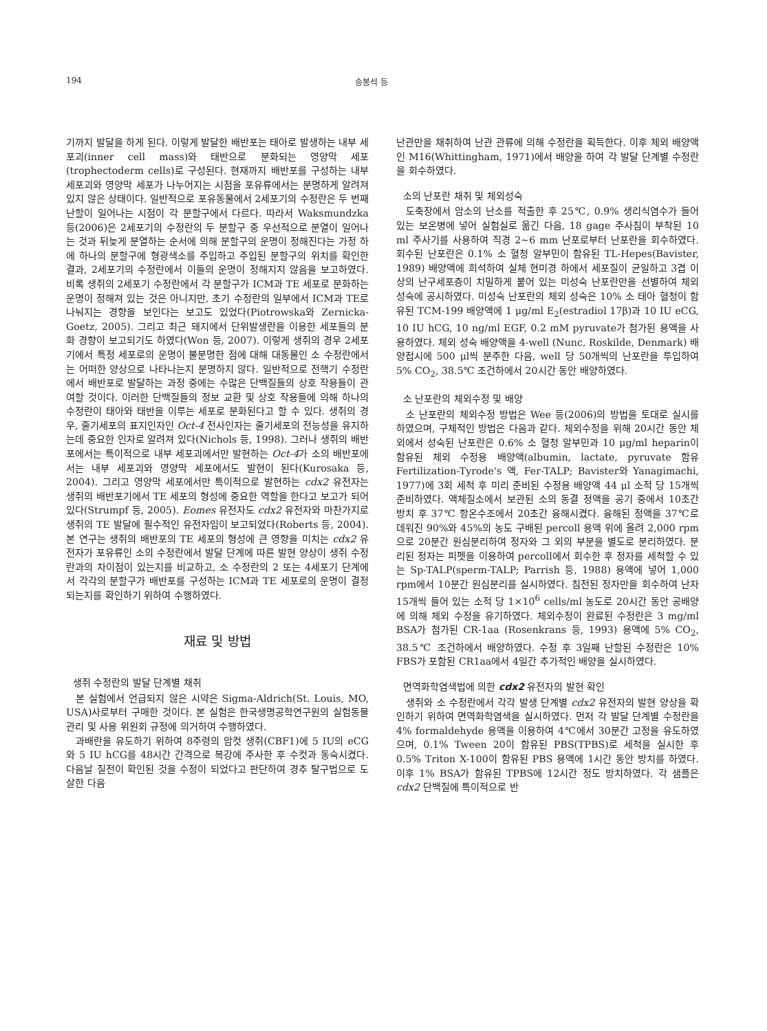194 송봉석 등
기까지 발달을 하게 된다. 이렇게 발달한 배반포는 태아로 발생하는 내부 세포괴(inner cell mass)와 태반으로 분화되는 영양막 세포(trophectoderm cells)로 구성된다. 현재까지 배반포를 구성하는 내부 세포괴와 영양막 세포가 나누어지는 시점을 포유류에서는 분명하게 알려져 있지 않은 상태이다. 일반적으로 포유동물에서 2세포기의 수정란은 두 번째 난할이 일어나는 시점이 각 분할구에서 다르다. 따라서 Waksmundzka 등(2006)은 2세포기의 수정란의 두 분할구 중 우선적으로 분열이 일어나는 것과 뒤늦게 분열하는 순서에 의해 분할구의 운명이 정해진다는 가정 하에 하나의 분할구에 형광색소를 주입하고 주입된 분할구의 위치를 확인한 결과, 2세포기의 수정란에서 이들의 운명이 정해지지 않음을 보고하였다. 비록 생쥐의 2세포기 수정란에서 각 분할구가 ICM과 TE 세포로 분화하는 운명이 정해져 있는 것은 아니지만, 초기 수정란의 일부에서 ICM과 TE로 나눠지는 경향을 보인다는 보고도 있었다(Piotrowska와 Zernicka-Goetz, 2005). 그리고 최근 돼지에서 단위발생란을 이용한 세포들의 분화 경향이 보고되기도 하였다(Won 등, 2007). 이렇게 생쥐의 경우 2세포기에서 특정 세포로의 운명이 불분명한 점에 대해 대동물인 소 수정란에서는 어떠한 양상으로 나타나는지 분명하지 않다. 일반적으로 전핵기 수정란에서 배반포로 발달하는 과정 중에는 수많은 단백질들의 상호 작용들이 관여할 것이다. 이러한 단백질들의 정보 교환 및 상호 작용들에 의해 하나의 수정란이 태아와 태반을 이루는 세포로 분화된다고 할 수 있다. 생쥐의 경우, 줄기세포의 표지인자인 Oct-4 전사인자는 줄기세포의 전능성을 유지하는데 중요한 인자로 알려져 있다(Nichols 등, 1998). 그러나 생쥐의 배반포에서는 특이적으로 내부 세포괴에서만 발현하는 Oct-4가 소의 배반포에서는 내부 세포괴와 영양막 세포에서도 발현이 된다(Kurosaka 등, 2004). 그리고 영양막 세포에서만 특이적으로 발현하는 cdx2 유전자는 생쥐의 배반포기에서 TE 세포의 형성에 중요한 역할을 한다고 보고가 되어 있다(Strumpf 등, 2005). Eomes 유전자도 cdx2 유전자와 마찬가지로 생쥐의 TE 발달에 필수적인 유전자임이 보고되었다(Roberts 등, 2004). 본 연구는 생쥐의 배반포의 TE 세포의 형성에 큰 영향을 미치는 cdx2 유전자가 포유류인 소의 수정란에서 발달 단계에 따른 발현 양상이 생쥐 수정란과의 차이점이 있는지를 비교하고, 소 수정란의 2 또는 4세포기 단계에서 각각의 분할구가 배반포를 구성하는 ICM과 TE 세포로의 운명이 결정되는지를 확인하기 위하여 수행하였다.
재료 및 방법
생쥐 수정란의 발달 단계별 채취
본 실험에서 언급되지 않은 시약은 Sigma-Aldrich(St. Louis, MO, USA)사로부터 구매한 것이다. 본 실험은 한국생명공학연구원의 실험동물 관리 및 사용 위원회 규정에 의거하여 수행하였다.
과배란을 유도하기 위하여 8주령의 암컷 생쥐(CBF1)에 5 IU의 eCG와 5 IU hCG를 48시간 간격으로 복강에 주사한 후 수컷과 동숙시켰다. 다음날 질전이 확인된 것을 수정이 되었다고 판단하여 경추 탈구법으로 도살한 다음
난관만을 채취하여 난관 관류에 의해 수정란을 획득한다. 이후 체외 배양액인 M16(Whittingham, 1971)에서 배양을 하여 각 발달 단계별 수정란을 회수하였다.
소의 난포란 채취 및 체외성숙
도축장에서 암소의 난소를 적출한 후 25℃, 0.9% 생리식염수가 들어 있는 보온병에 넣어 실험실로 옮긴 다음, 18 gage 주사침이 부착된 10 ml 주사기를 사용하여 직경 2~6 mm 난포로부터 난포란을 회수하였다. 회수된 난포란은 0.1% 소 혈청 알부민이 함유된 TL-Hepes(Bavister, 1989) 배양액에 희석하여 실체 현미경 하에서 세포질이 균일하고 3겹 이상의 난구세포층이 치밀하게 붙어 있는 미성숙 난포란만을 선별하여 체외 성숙에 공시하였다. 미성숙 난포란의 체외 성숙은 10% 소 태아 혈청이 함유된 TCM-199 배양액에 1 μg/ml E<sub>2</sub>(estradiol 17β)과 10 IU eCG, 10 IU hCG, 10 ng/ml EGF, 0.2 mM pyruvate가 첨가된 용액을 사용하였다. 체외 성숙 배양액을 4-well (Nunc, Roskilde, Denmark) 배양접시에 500 μl씩 분주한 다음, well 당 50개씩의 난포란을 투입하여 5% CO<sub>2</sub>, 38.5℃ 조건하에서 20시간 동안 배양하였다.
소 난포란의 체외수정 및 배양
소 난포란의 체외수정 방법은 Wee 등(2006)의 방법을 토대로 실시를 하였으며, 구체적인 방법은 다음과 같다. 체외수정을 위해 20시간 동안 체외에서 성숙된 난포란은 0.6% 소 혈청 알부민과 10 μg/ml heparin이 함유된 체외 수정용 배양액(albumin, lactate, pyruvate 함유 Fertilization-Tyrode's 액, Fer-TALP; Bavister와 Yanagimachi, 1977)에 3회 세척 후 미리 준비된 수정용 배양액 44 μl 소적 당 15개씩 준비하였다. 액체질소에서 보관된 소의 동결 정액을 공기 중에서 10초간 방치 후 37℃ 항온수조에서 20초간 융해시켰다. 융해된 정액을 37℃로 데워진 90%와 45%의 농도 구배된 percoll 용액 위에 올려 2,000 rpm으로 20분간 원심분리하여 정자와 그 외의 부분을 별도로 분리하였다. 분리된 정자는 피펫을 이용하여 percoll에서 회수한 후 정자를 세척할 수 있는 Sp-TALP(sperm-TALP; Parrish 등, 1988) 용액에 넣어 1,000 rpm에서 10분간 원심분리를 실시하였다. 침전된 정자만을 회수하여 난자 15개씩 들어 있는 소적 당 1×10<sup>6</sup> cells/ml 농도로 20시간 동안 공배양에 의해 체외 수정을 유기하였다. 체외수정이 완료된 수정란은 3 mg/ml BSA가 첨가된 CR-1aa (Rosenkrans 등, 1993) 용액에 5% CO<sub>2</sub>, 38.5℃ 조건하에서 배양하였다. 수정 후 3일째 난할된 수정란은 10% FBS가 포함된 CR1aa에서 4일간 추가적인 배양을 실시하였다.
면역화학염색법에 의한 cdx2 유전자의 발현 확인
생쥐와 소 수정란에서 각각 발생 단계별 cdx2 유전자의 발현 양상을 확인하기 위하여 면역화학염색을 실시하였다. 먼저 각 발달 단계별 수정란을 4% formaldehyde 용액을 이용하여 4℃에서 30분간 고정을 유도하였으며, 0.1% Tween 20이 함유된 PBS(TPBS)로 세척을 실시한 후 0.5% Triton X-100이 함유된 PBS 용액에 1시간 동안 방치를 하였다. 이후 1% BSA가 함유된 TPBS에 12시간 정도 방치하였다. 각 샘플은 cdx2 단백질에 특이적으로 반